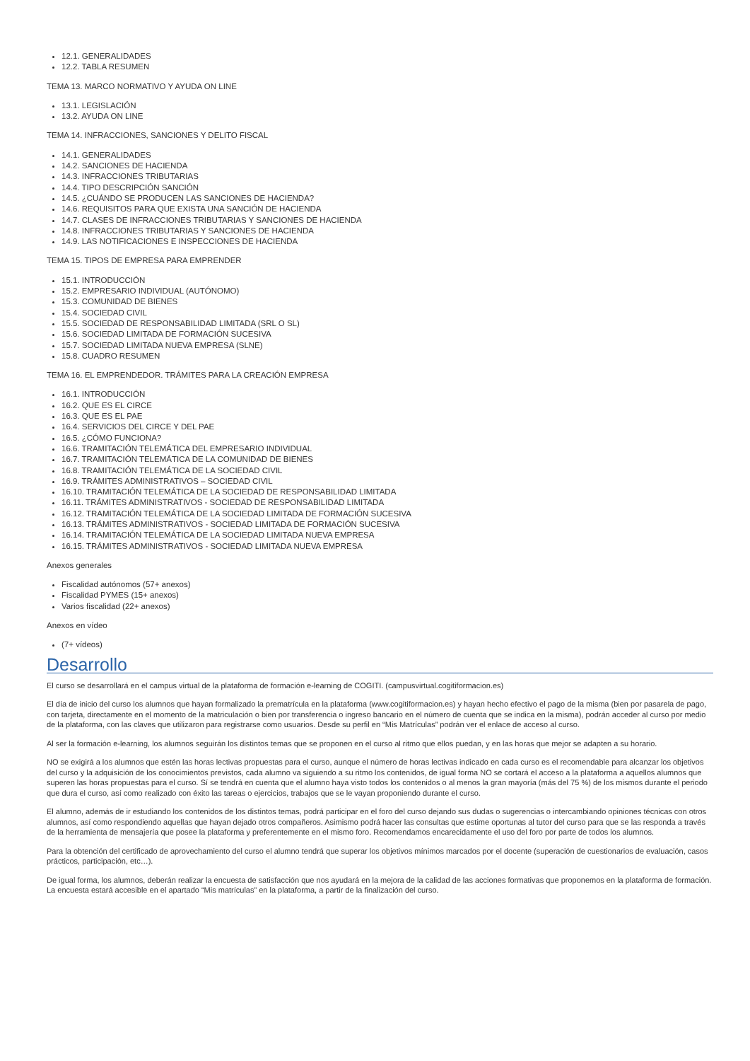12.1. GENERALIDADES
12.2. TABLA RESUMEN
TEMA 13. MARCO NORMATIVO Y AYUDA ON LINE
13.1. LEGISLACIÓN
13.2. AYUDA ON LINE
TEMA 14. INFRACCIONES, SANCIONES Y DELITO FISCAL
14.1. GENERALIDADES
14.2. SANCIONES DE HACIENDA
14.3. INFRACCIONES TRIBUTARIAS
14.4. TIPO DESCRIPCIÓN SANCIÓN
14.5. ¿CUÁNDO SE PRODUCEN LAS SANCIONES DE HACIENDA?
14.6. REQUISITOS PARA QUE EXISTA UNA SANCIÓN DE HACIENDA
14.7. CLASES DE INFRACCIONES TRIBUTARIAS Y SANCIONES DE HACIENDA
14.8. INFRACCIONES TRIBUTARIAS Y SANCIONES DE HACIENDA
14.9. LAS NOTIFICACIONES E INSPECCIONES DE HACIENDA
TEMA 15. TIPOS DE EMPRESA PARA EMPRENDER
15.1. INTRODUCCIÓN
15.2. EMPRESARIO INDIVIDUAL (AUTÓNOMO)
15.3. COMUNIDAD DE BIENES
15.4. SOCIEDAD CIVIL
15.5. SOCIEDAD DE RESPONSABILIDAD LIMITADA (SRL O SL)
15.6. SOCIEDAD LIMITADA DE FORMACIÓN SUCESIVA
15.7. SOCIEDAD LIMITADA NUEVA EMPRESA (SLNE)
15.8. CUADRO RESUMEN
TEMA 16. EL EMPRENDEDOR. TRÁMITES PARA LA CREACIÓN EMPRESA
16.1. INTRODUCCIÓN
16.2. QUE ES EL CIRCE
16.3. QUE ES EL PAE
16.4. SERVICIOS DEL CIRCE Y DEL PAE
16.5. ¿CÓMO FUNCIONA?
16.6. TRAMITACIÓN TELEMÁTICA DEL EMPRESARIO INDIVIDUAL
16.7. TRAMITACIÓN TELEMÁTICA DE LA COMUNIDAD DE BIENES
16.8. TRAMITACIÓN TELEMÁTICA DE LA SOCIEDAD CIVIL
16.9. TRÁMITES ADMINISTRATIVOS – SOCIEDAD CIVIL
16.10. TRAMITACIÓN TELEMÁTICA DE LA SOCIEDAD DE RESPONSABILIDAD LIMITADA
16.11. TRÁMITES ADMINISTRATIVOS - SOCIEDAD DE RESPONSABILIDAD LIMITADA
16.12. TRAMITACIÓN TELEMÁTICA DE LA SOCIEDAD LIMITADA DE FORMACIÓN SUCESIVA
16.13. TRÁMITES ADMINISTRATIVOS - SOCIEDAD LIMITADA DE FORMACIÓN SUCESIVA
16.14. TRAMITACIÓN TELEMÁTICA DE LA SOCIEDAD LIMITADA NUEVA EMPRESA
16.15. TRÁMITES ADMINISTRATIVOS - SOCIEDAD LIMITADA NUEVA EMPRESA
Anexos generales
Fiscalidad autónomos (57+ anexos)
Fiscalidad PYMES (15+ anexos)
Varios fiscalidad (22+ anexos)
Anexos en vídeo
(7+ vídeos)
Desarrollo
El curso se desarrollará en el campus virtual de la plataforma de formación e-learning de COGITI. (campusvirtual.cogitiformacion.es)
El día de inicio del curso los alumnos que hayan formalizado la prematrícula en la plataforma (www.cogitiformacion.es) y hayan hecho efectivo el pago de la misma (bien por pasarela de pago, con tarjeta, directamente en el momento de la matriculación o bien por transferencia o ingreso bancario en el número de cuenta que se indica en la misma), podrán acceder al curso por medio de la plataforma, con las claves que utilizaron para registrarse como usuarios. Desde su perfil en “Mis Matrículas” podrán ver el enlace de acceso al curso.
Al ser la formación e-learning, los alumnos seguirán los distintos temas que se proponen en el curso al ritmo que ellos puedan, y en las horas que mejor se adapten a su horario.
NO se exigirá a los alumnos que estén las horas lectivas propuestas para el curso, aunque el número de horas lectivas indicado en cada curso es el recomendable para alcanzar los objetivos del curso y la adquisición de los conocimientos previstos, cada alumno va siguiendo a su ritmo los contenidos, de igual forma NO se cortará el acceso a la plataforma a aquellos alumnos que superen las horas propuestas para el curso. Sí se tendrá en cuenta que el alumno haya visto todos los contenidos o al menos la gran mayoría (más del 75 %) de los mismos durante el periodo que dura el curso, así como realizado con éxito las tareas o ejercicios, trabajos que se le vayan proponiendo durante el curso.
El alumno, además de ir estudiando los contenidos de los distintos temas, podrá participar en el foro del curso dejando sus dudas o sugerencias o intercambiando opiniones técnicas con otros alumnos, así como respondiendo aquellas que hayan dejado otros compañeros. Asimismo podrá hacer las consultas que estime oportunas al tutor del curso para que se las responda a través de la herramienta de mensajería que posee la plataforma y preferentemente en el mismo foro. Recomendamos encarecidamente el uso del foro por parte de todos los alumnos.
Para la obtención del certificado de aprovechamiento del curso el alumno tendrá que superar los objetivos mínimos marcados por el docente (superación de cuestionarios de evaluación, casos prácticos, participación, etc…).
De igual forma, los alumnos, deberán realizar la encuesta de satisfacción que nos ayudará en la mejora de la calidad de las acciones formativas que proponemos en la plataforma de formación. La encuesta estará accesible en el apartado “Mis matrículas” en la plataforma, a partir de la finalización del curso.